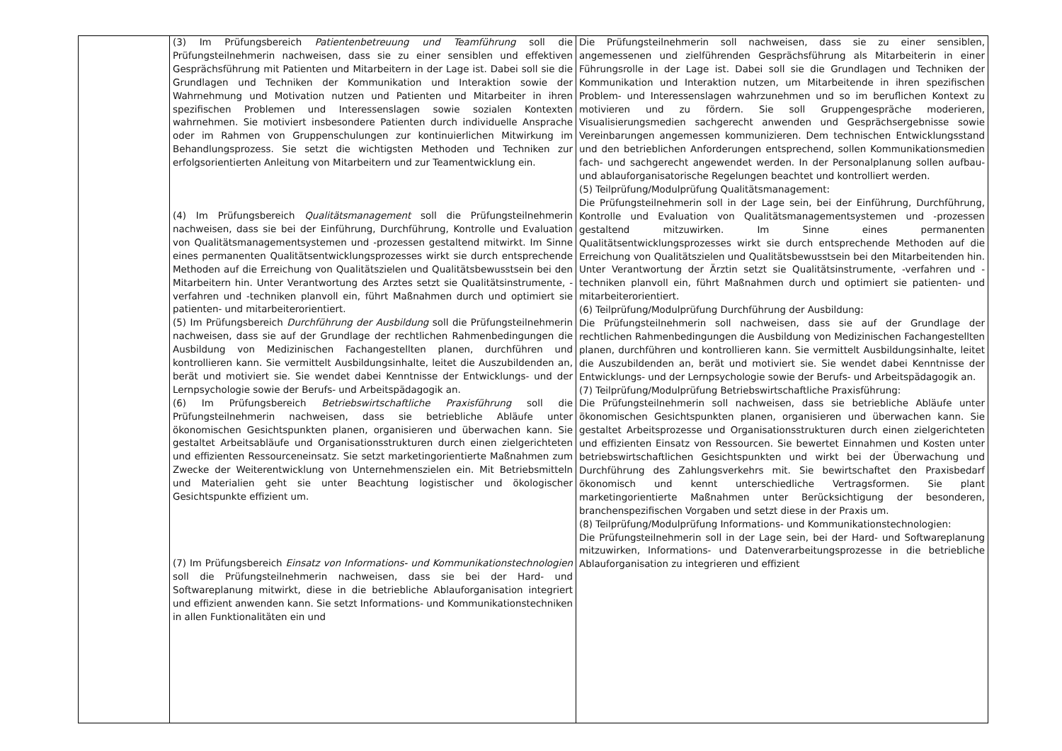| | (3) Im Prüfungsbereich Patientenbetreuung und Teamführung soll die Prüfungsteilnehmerin nachweisen, dass sie zu einer sensiblen und effektiven Gesprächsführung mit Patienten und Mitarbeitern in der Lage ist. Dabei soll sie die Grundlagen und Techniken der Kommunikation und Interaktion sowie der Wahrnehmung und Motivation nutzen und Patienten und Mitarbeiter in ihren spezifischen Problemen und Interessenslagen sowie sozialen Kontexten wahrnehmen. Sie motiviert insbesondere Patienten durch individuelle Ansprache oder im Rahmen von Gruppenschulungen zur kontinuierlichen Mitwirkung im Behandlungsprozess. Sie setzt die wichtigsten Methoden und Techniken zur erfolgsorientierten Anleitung von Mitarbeitern und zur Teamentwicklung ein. (4) Im Prüfungsbereich Qualitätsmanagement soll die Prüfungsteilnehmerin nachweisen, dass sie bei der Einführung, Durchführung, Kontrolle und Evaluation von Qualitätsmanagementsystemen und -prozessen gestaltend mitwirkt. Im Sinne eines permanenten Qualitätsentwicklungsprozesses wirkt sie durch entsprechende Methoden auf die Erreichung von Qualitätszielen und Qualitätsbewusstsein bei den Mitarbeitern hin. Unter Verantwortung des Arztes setzt sie Qualitätsinstrumente, -verfahren und -techniken planvoll ein, führt Maßnahmen durch und optimiert sie patienten- und mitarbeiterorientiert. (5) Im Prüfungsbereich Durchführung der Ausbildung soll die Prüfungsteilnehmerin nachweisen, dass sie auf der Grundlage der rechtlichen Rahmenbedingungen die Ausbildung von Medizinischen Fachangestellten planen, durchführen und kontrollieren kann. Sie vermittelt Ausbildungsinhalte, leitet die Auszubildenden an, berät und motiviert sie. Sie wendet dabei Kenntnisse der Entwicklungs- und der Lernpsychologie sowie der Berufs- und Arbeitspädagogik an. (6) Im Prüfungsbereich Betriebswirtschaftliche Praxisführung soll die Prüfungsteilnehmerin nachweisen, dass sie betriebliche Abläufe unter ökonomischen Gesichtspunkten planen, organisieren und überwachen kann. Sie gestaltet Arbeitsabläufe und Organisationsstrukturen durch einen zielgerichteten und effizienten Ressourceneinsatz. Sie setzt marketingorientierte Maßnahmen zum Zwecke der Weiterentwicklung von Unternehmenszielen ein. Mit Betriebsmitteln und Materialien geht sie unter Beachtung logistischer und ökologischer Gesichtspunkte effizient um. (7) Im Prüfungsbereich Einsatz von Informations- und Kommunikationstechnologien soll die Prüfungsteilnehmerin nachweisen, dass sie bei der Hard- und Softwareplanung mitwirkt, diese in die betriebliche Ablauforganisation integriert und effizient anwenden kann. Sie setzt Informations- und Kommunikationstechniken in allen Funktionalitäten ein und | Die Prüfungsteilnehmerin soll nachweisen, dass sie zu einer sensiblen, angemessenen und zielführenden Gesprächsführung als Mitarbeiterin in einer Führungsrolle in der Lage ist. Dabei soll sie die Grundlagen und Techniken der Kommunikation und Interaktion nutzen, um Mitarbeitende in ihren spezifischen Problem- und Interessenslagen wahrzunehmen und so im beruflichen Kontext zu motivieren und zu fördern. Sie soll Gruppengespräche moderieren, Visualisierungsmedien sachgerecht anwenden und Gesprächsergebnisse sowie Vereinbarungen angemessen kommunizieren. Dem technischen Entwicklungsstand und den betrieblichen Anforderungen entsprechend, sollen Kommunikationsmedien fach- und sachgerecht angewendet werden. In der Personalplanung sollen aufbau- und ablauforganisatorische Regelungen beachtet und kontrolliert werden. (5) Teilprüfung/Modulprüfung Qualitätsmanagement: Die Prüfungsteilnehmerin soll in der Lage sein, bei der Einführung, Durchführung, Kontrolle und Evaluation von Qualitätsmanagementsystemen und -prozessen gestaltend mitzuwirken. Im Sinne eines permanenten Qualitätsentwicklungsprozesses wirkt sie durch entsprechende Methoden auf die Erreichung von Qualitätszielen und Qualitätsbewusstsein bei den Mitarbeitenden hin. Unter Verantwortung der Ärztin setzt sie Qualitätsinstrumente, -verfahren und -techniken planvoll ein, führt Maßnahmen durch und optimiert sie patienten- und mitarbeiterorientiert. (6) Teilprüfung/Modulprüfung Durchführung der Ausbildung: Die Prüfungsteilnehmerin soll nachweisen, dass sie auf der Grundlage der rechtlichen Rahmenbedingungen die Ausbildung von Medizinischen Fachangestellten planen, durchführen und kontrollieren kann. Sie vermittelt Ausbildungsinhalte, leitet die Auszubildenden an, berät und motiviert sie. Sie wendet dabei Kenntnisse der Entwicklungs- und der Lernpsychologie sowie der Berufs- und Arbeitspädagogik an. (7) Teilprüfung/Modulprüfung Betriebswirtschaftliche Praxisführung: Die Prüfungsteilnehmerin soll nachweisen, dass sie betriebliche Abläufe unter ökonomischen Gesichtspunkten planen, organisieren und überwachen kann. Sie gestaltet Arbeitsprozesse und Organisationsstrukturen durch einen zielgerichteten und effizienten Einsatz von Ressourcen. Sie bewertet Einnahmen und Kosten unter betriebswirtschaftlichen Gesichtspunkten und wirkt bei der Überwachung und Durchführung des Zahlungsverkehrs mit. Sie bewirtschaftet den Praxisbedarf ökonomisch und kennt unterschiedliche Vertragsformen. Sie plant marketingorientierte Maßnahmen unter Berücksichtigung der besonderen, branchenspezifischen Vorgaben und setzt diese in der Praxis um. (8) Teilprüfung/Modulprüfung Informations- und Kommunikationstechnologien: Die Prüfungsteilnehmerin soll in der Lage sein, bei der Hard- und Softwareplanung mitzuwirken, Informations- und Datenverarbeitungsprozesse in die betriebliche Ablauforganisation zu integrieren und effizient |